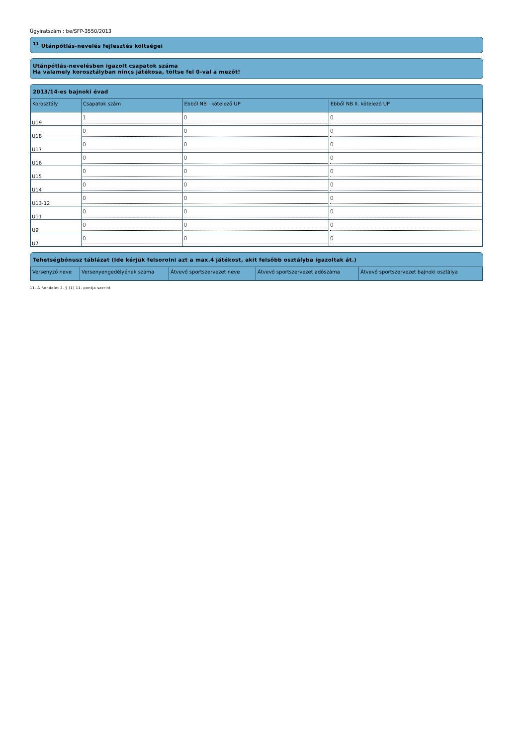Ügyiratszám : be/SFP-3550/2013
<sup>11</sup> Utánpótlás-nevelés fejlesztés költségei
Utánpótlás-nevelésben igazolt csapatok száma
Ha valamely korosztályban nincs játékosa, töltse fel 0-val a mezőt!
2013/14-es bajnoki évad
| Korosztály | Csapatok szám | Ebből NB I kötelező UP | Ebből NB II. kötelező UP |
| --- | --- | --- | --- |
| U19 | 1 | 0 | 0 |
| U18 | 0 | 0 | 0 |
| U17 | 0 | 0 | 0 |
| U16 | 0 | 0 | 0 |
| U15 | 0 | 0 | 0 |
| U14 | 0 | 0 | 0 |
| U13-12 | 0 | 0 | 0 |
| U11 | 0 | 0 | 0 |
| U9 | 0 | 0 | 0 |
| U7 | 0 | 0 | 0 |
Tehetségbónusz táblázat (Ide kérjük felsorolni azt a max.4 játékost, akit felsőbb osztályba igazoltak át.)
| Versenyző neve | Versenyengedélyének száma | Átvevő sportszervezet neve | Átvevő sportszervezet adószáma | Átvevő sportszervezet bajnoki osztálya |
| --- | --- | --- | --- | --- |
11. A Rendelet 2. § (1) 11. pontja szerint